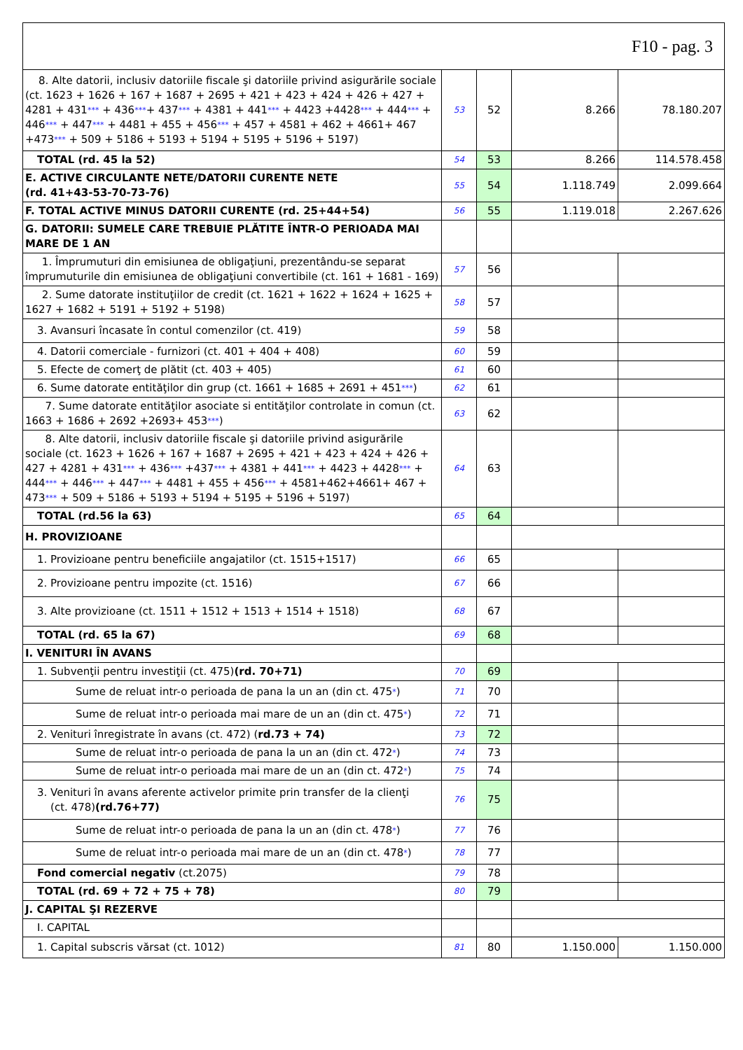| F10 - pag. 3 | | | | |
| 8. Alte datorii, inclusiv datoriile fiscale şi datoriile privind asigurările sociale (ct. 1623 + 1626 + 167 + 1687 + 2695 + 421 + 423 + 424 + 426 + 427 + 4281 + 431 *** + 436 *** + 437 *** + 4381 + 441 *** + 4423 +4428 *** + 444 *** + 446 *** + 447 *** + 4481 + 455 + 456 *** + 457 + 4581 + 462 + 4661+ 467 +473 *** + 509 + 5186 + 5193 + 5194 + 5195 + 5196 + 5197) | 53 | 52 | 8.266 | 78.180.207 |
| TOTAL (rd. 45 la 52) | 54 | 53 | 8.266 | 114.578.458 |
| E. ACTIVE CIRCULANTE NETE/DATORII CURENTE NETE (rd. 41+43-53-70-73-76) | 55 | 54 | 1.118.749 | 2.099.664 |
| F. TOTAL ACTIVE MINUS DATORII CURENTE (rd. 25+44+54) | 56 | 55 | 1.119.018 | 2.267.626 |
| G. DATORII: SUMELE CARE TREBUIE PLĂTITE ÎNTR-O PERIOADA MAI MARE DE 1 AN | | | | |
| 1. Împrumuturi din emisiunea de obligaţiuni, prezentându-se separat împrumuturile din emisiunea de obligaţiuni convertibile (ct. 161 + 1681 - 169) | 57 | 56 | | |
| 2. Sume datorate instituţiilor de credit (ct. 1621 + 1622 + 1624 + 1625 + 1627 + 1682 + 5191 + 5192 + 5198) | 58 | 57 | | |
| 3. Avansuri încasate în contul comenzilor (ct. 419) | 59 | 58 | | |
| 4. Datorii comerciale - furnizori (ct. 401 + 404 + 408) | 60 | 59 | | |
| 5. Efecte de comerţ de plătit (ct. 403 + 405) | 61 | 60 | | |
| 6. Sume datorate entităţilor din grup (ct. 1661 + 1685 + 2691 + 451 *** ) | 62 | 61 | | |
| 7. Sume datorate entităţilor asociate si entităţilor controlate in comun (ct. 1663 + 1686 + 2692 +2693+ 453 *** ) | 63 | 62 | | |
| 8. Alte datorii, inclusiv datoriile fiscale şi datoriile privind asigurările sociale (ct. 1623 + 1626 + 167 + 1687 + 2695 + 421 + 423 + 424 + 426 + 427 + 4281 + 431 *** + 436 *** +437 *** + 4381 + 441 *** + 4423 + 4428 *** + 444 *** + 446 *** + 447 *** + 4481 + 455 + 456 *** + 4581+462+4661+ 467 + 473 *** + 509 + 5186 + 5193 + 5194 + 5195 + 5196 + 5197) | 64 | 63 | | |
| TOTAL (rd.56 la 63) | 65 | 64 | | |
| H. PROVIZIOANE | | | | |
| 1. Provizioane pentru beneficiile angajatilor (ct. 1515+1517) | 66 | 65 | | |
| 2. Provizioane pentru impozite (ct. 1516) | 67 | 66 | | |
| 3. Alte provizioane (ct. 1511 + 1512 + 1513 + 1514 + 1518) | 68 | 67 | | |
| TOTAL (rd. 65 la 67) | 69 | 68 | | |
| I. VENITURI ÎN AVANS | | | | |
| 1. Subvenţii pentru investiţii (ct. 475) (rd. 70+71) | 70 | 69 | | |
| Sume de reluat intr-o perioada de pana la un an (din ct. 475 * ) | 71 | 70 | | |
| Sume de reluat intr-o perioada mai mare de un an (din ct. 475 * ) | 72 | 71 | | |
| 2. Venituri înregistrate în avans (ct. 472) ( rd.73 + 74) | 73 | 72 | | |
| Sume de reluat intr-o perioada de pana la un an (din ct. 472 * ) | 74 | 73 | | |
| Sume de reluat intr-o perioada mai mare de un an (din ct. 472 * ) | 75 | 74 | | |
| 3. Venituri în avans aferente activelor primite prin transfer de la clienţi (ct. 478) (rd.76+77) | 76 | 75 | | |
| Sume de reluat intr-o perioada de pana la un an (din ct. 478 * ) | 77 | 76 | | |
| Sume de reluat intr-o perioada mai mare de un an (din ct. 478 * ) | 78 | 77 | | |
| Fond comercial negativ (ct.2075) | 79 | 78 | | |
| TOTAL (rd. 69 + 72 + 75 + 78) | 80 | 79 | | |
| J. CAPITAL ŞI REZERVE | | | | |
| I. CAPITAL | | | | |
| 1. Capital subscris vărsat (ct. 1012) | 81 | 80 | 1.150.000 | 1.150.000 |